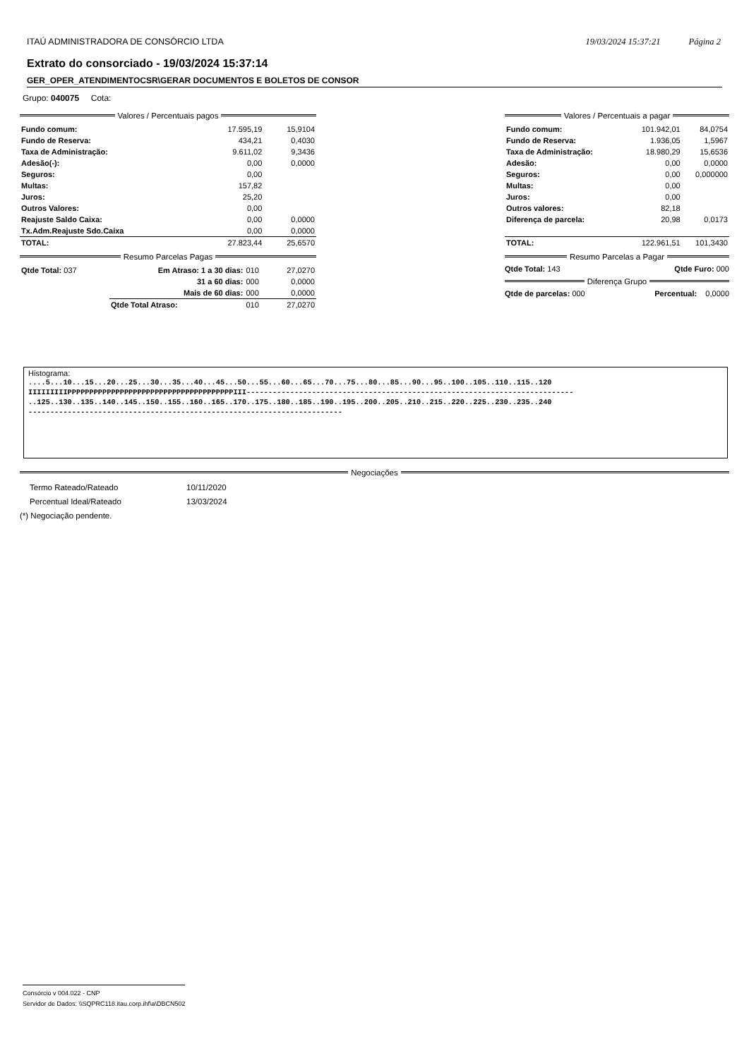ITAÚ ADMINISTRADORA DE CONSÓRCIO LTDA
19/03/2024 15:37:21 Página 2
Extrato do consorciado - 19/03/2024 15:37:14
GER_OPER_ATENDIMENTOCSR\GERAR DOCUMENTOS E BOLETOS DE CONSOR
Grupo: 040075 Cota:
Valores / Percentuais pagos
| Fundo comum: | 17.595,19 | 15,9104 |
| Fundo de Reserva: | 434,21 | 0,4030 |
| Taxa de Administração: | 9.611,02 | 9,3436 |
| Adesão(-): | 0,00 | 0,0000 |
| Seguros: | 0,00 | |
| Multas: | 157,82 | |
| Juros: | 25,20 | |
| Outros Valores: | 0,00 | |
| Reajuste Saldo Caixa: | 0,00 | 0,0000 |
| Tx.Adm.Reajuste Sdo.Caixa | 0,00 | 0,0000 |
| TOTAL: | 27.823,44 | 25,6570 |
Resumo Parcelas Pagas
| Qtde Total: 037 | Em Atraso: 1 a 30 dias: | 010 | 27,0270 |
| | 31 a 60 dias: | 000 | 0,0000 |
| | Mais de 60 dias: | 000 | 0,0000 |
| | Qtde Total Atraso: | 010 | 27,0270 |
Valores / Percentuais a pagar
| Fundo comum: | 101.942,01 | 84,0754 |
| Fundo de Reserva: | 1.936,05 | 1,5967 |
| Taxa de Administração: | 18.980,29 | 15,6536 |
| Adesão: | 0,00 | 0,0000 |
| Seguros: | 0,00 | 0,000000 |
| Multas: | 0,00 | |
| Juros: | 0,00 | |
| Outros valores: | 82,18 | |
| Diferença de parcela: | 20,98 | 0,0173 |
| TOTAL: | 122.961,51 | 101,3430 |
Resumo Parcelas a Pagar
Qtde Total: 143 Qtde Furo: 000
Diferença Grupo
Qtde de parcelas: 000 Percentual: 0,0000
Histograma:
....5...10...15...20...25...30...35...40...45...50...55...60...65...70...75...80...85...90...95..100..105..110..115..120
IIIIIIIIIPPPPPPPPPPPPPPPPPPPPPPPPPPPPPPPPPPPPPPIII---------------------------------------------------------------------------
..125..130..135..140..145..150..155..160..165..170..175..180..185..190..195..200..205..210..215..220..225..230..235..240
------------------------------------------------------------------------
Negociações
| Termo Rateado/Rateado | 10/11/2020 |
| Percentual Ideal/Rateado | 13/03/2024 |
(*) Negociação pendente.
Consórcio v 004.022 - CNP
Servidor de Dados: \\SQPRC118.itau.corp.ihf\a\DBCN502